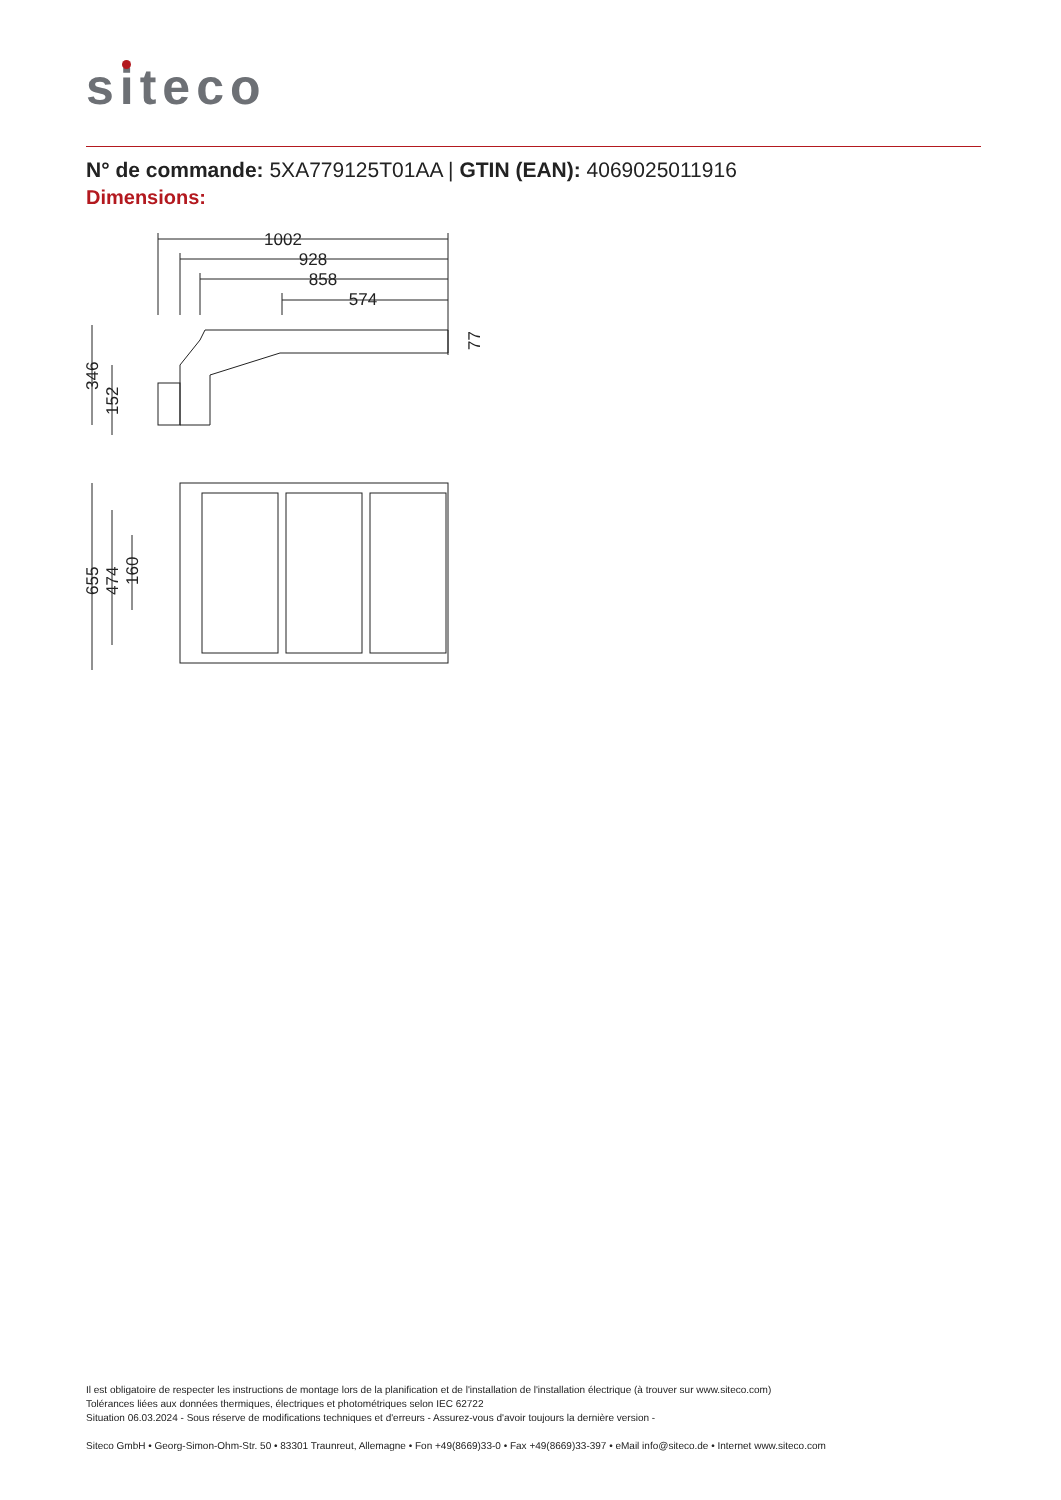siteco
N° de commande: 5XA779125T01AA | GTIN (EAN): 4069025011916
Dimensions:
1002
928
858
574
77
346
152
655
474
160
Il est obligatoire de respecter les instructions de montage lors de la planification et de l'installation de l'installation électrique (à trouver sur www.siteco.com)
Tolérances liées aux données thermiques, électriques et photométriques selon IEC 62722
Situation 06.03.2024 - Sous réserve de modifications techniques et d'erreurs - Assurez-vous d'avoir toujours la dernière version -
Siteco GmbH • Georg-Simon-Ohm-Str. 50 • 83301 Traunreut, Allemagne • Fon +49(8669)33-0 • Fax +49(8669)33-397 • eMail info@siteco.de • Internet www.siteco.com